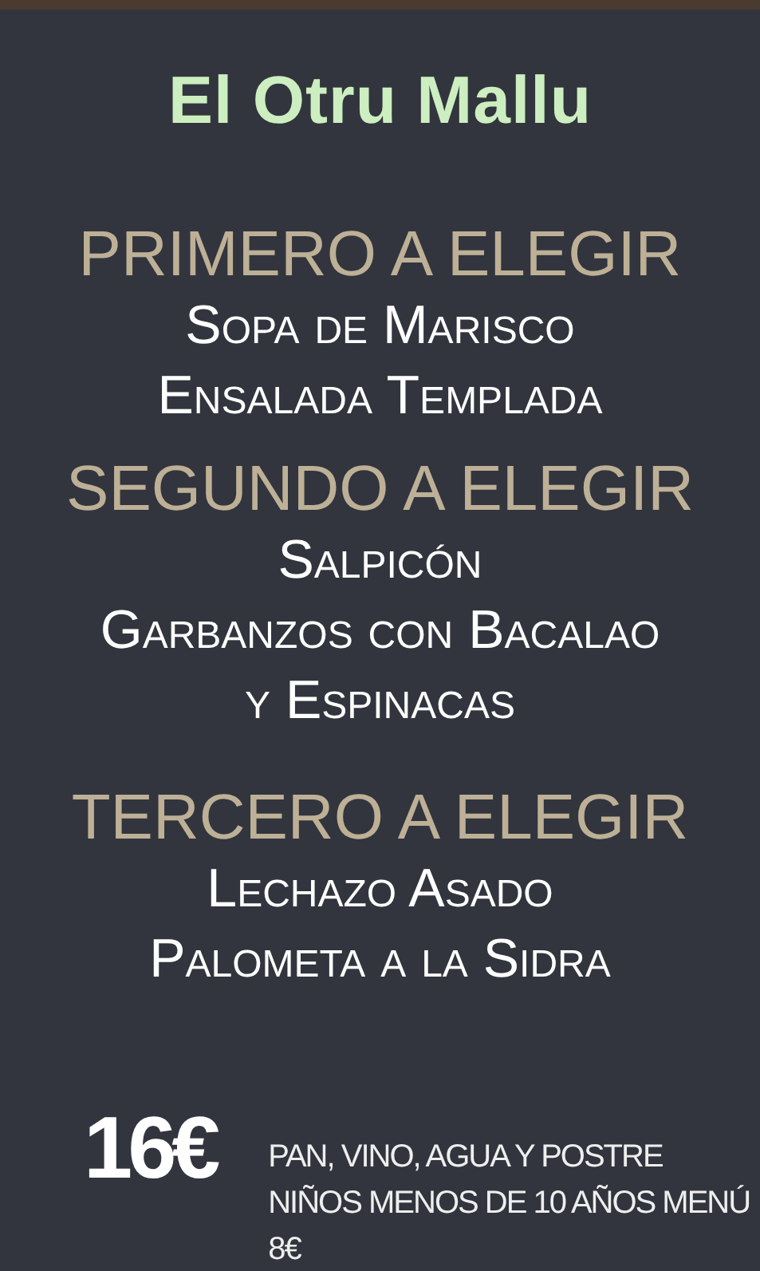El Otru Mallu
PRIMERO A ELEGIR
Sopa de Marisco
Ensalada Templada
SEGUNDO A ELEGIR
Salpicón
Garbanzos con Bacalao
y Espinacas
TERCERO A ELEGIR
Lechazo Asado
Palometa a la Sidra
16€
PAN, VINO, AGUA Y POSTRE
NIÑOS MENOS DE 10 AÑOS MENÚ 8€